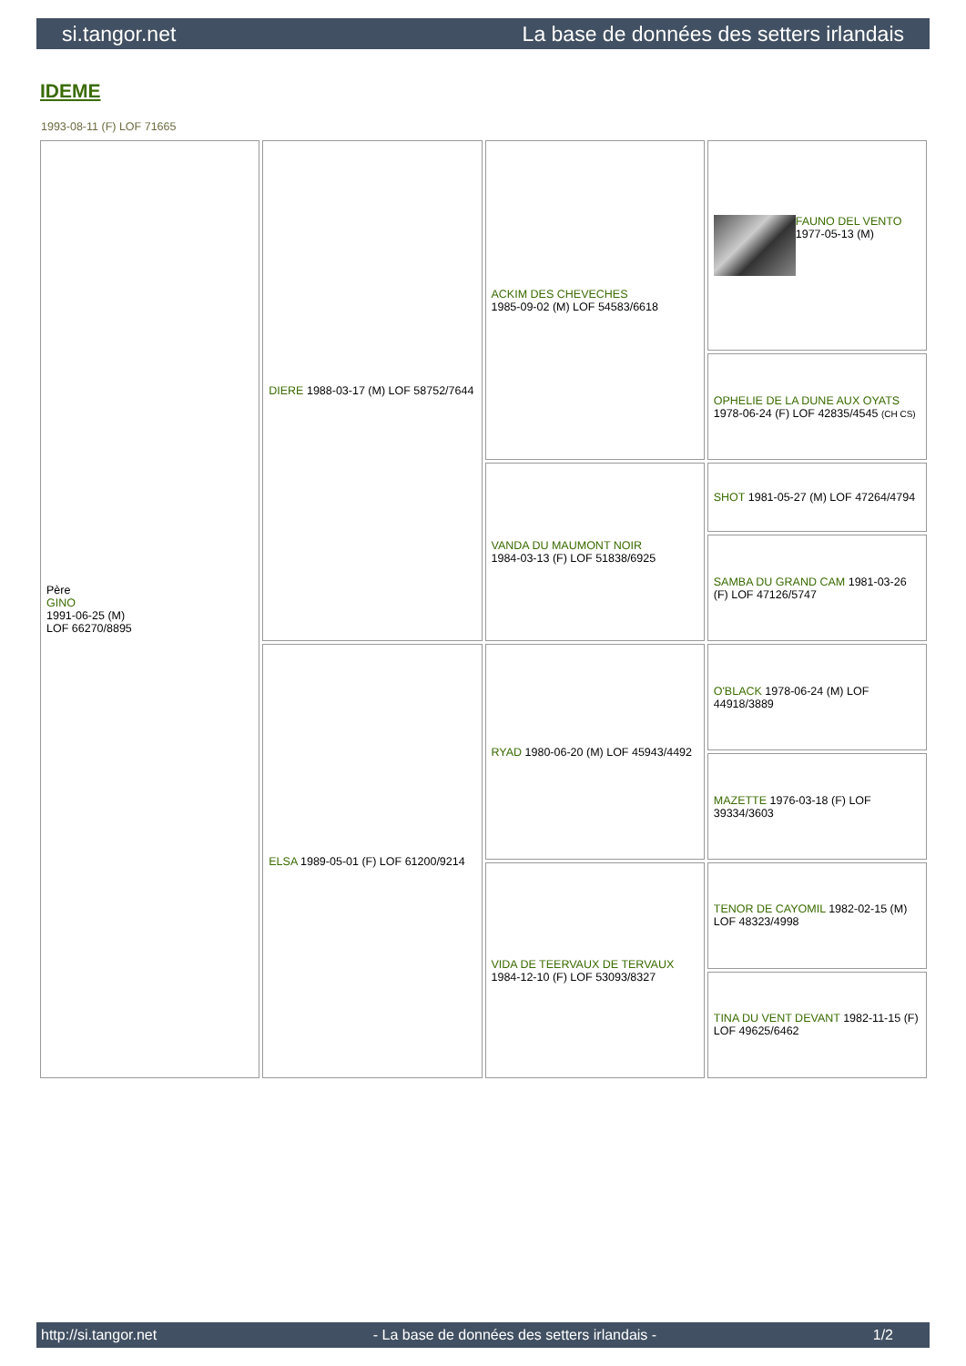si.tangor.net La base de données des setters irlandais
IDEME
1993-08-11 (F) LOF 71665
| Père GINO 1991-06-25 (M) LOF 66270/8895 | DIERE 1988-03-17 (M) LOF 58752/7644 | ACKIM DES CHEVECHES 1985-09-02 (M) LOF 54583/6618 | FAUNO DEL VENTO 1977-05-13 (M) |
| | | | OPHELIE DE LA DUNE AUX OYATS 1978-06-24 (F) LOF 42835/4545 (CH CS) |
| | | VANDA DU MAUMONT NOIR 1984-03-13 (F) LOF 51838/6925 | SHOT 1981-05-27 (M) LOF 47264/4794 |
| | | | SAMBA DU GRAND CAM 1981-03-26 (F) LOF 47126/5747 |
| | ELSA 1989-05-01 (F) LOF 61200/9214 | RYAD 1980-06-20 (M) LOF 45943/4492 | O'BLACK 1978-06-24 (M) LOF 44918/3889 |
| | | | MAZETTE 1976-03-18 (F) LOF 39334/3603 |
| | | VIDA DE TEERVAUX DE TERVAUX 1984-12-10 (F) LOF 53093/8327 | TENOR DE CAYOMIL 1982-02-15 (M) LOF 48323/4998 |
| | | | TINA DU VENT DEVANT 1982-11-15 (F) LOF 49625/6462 |
http://si.tangor.net - La base de données des setters irlandais - 1/2